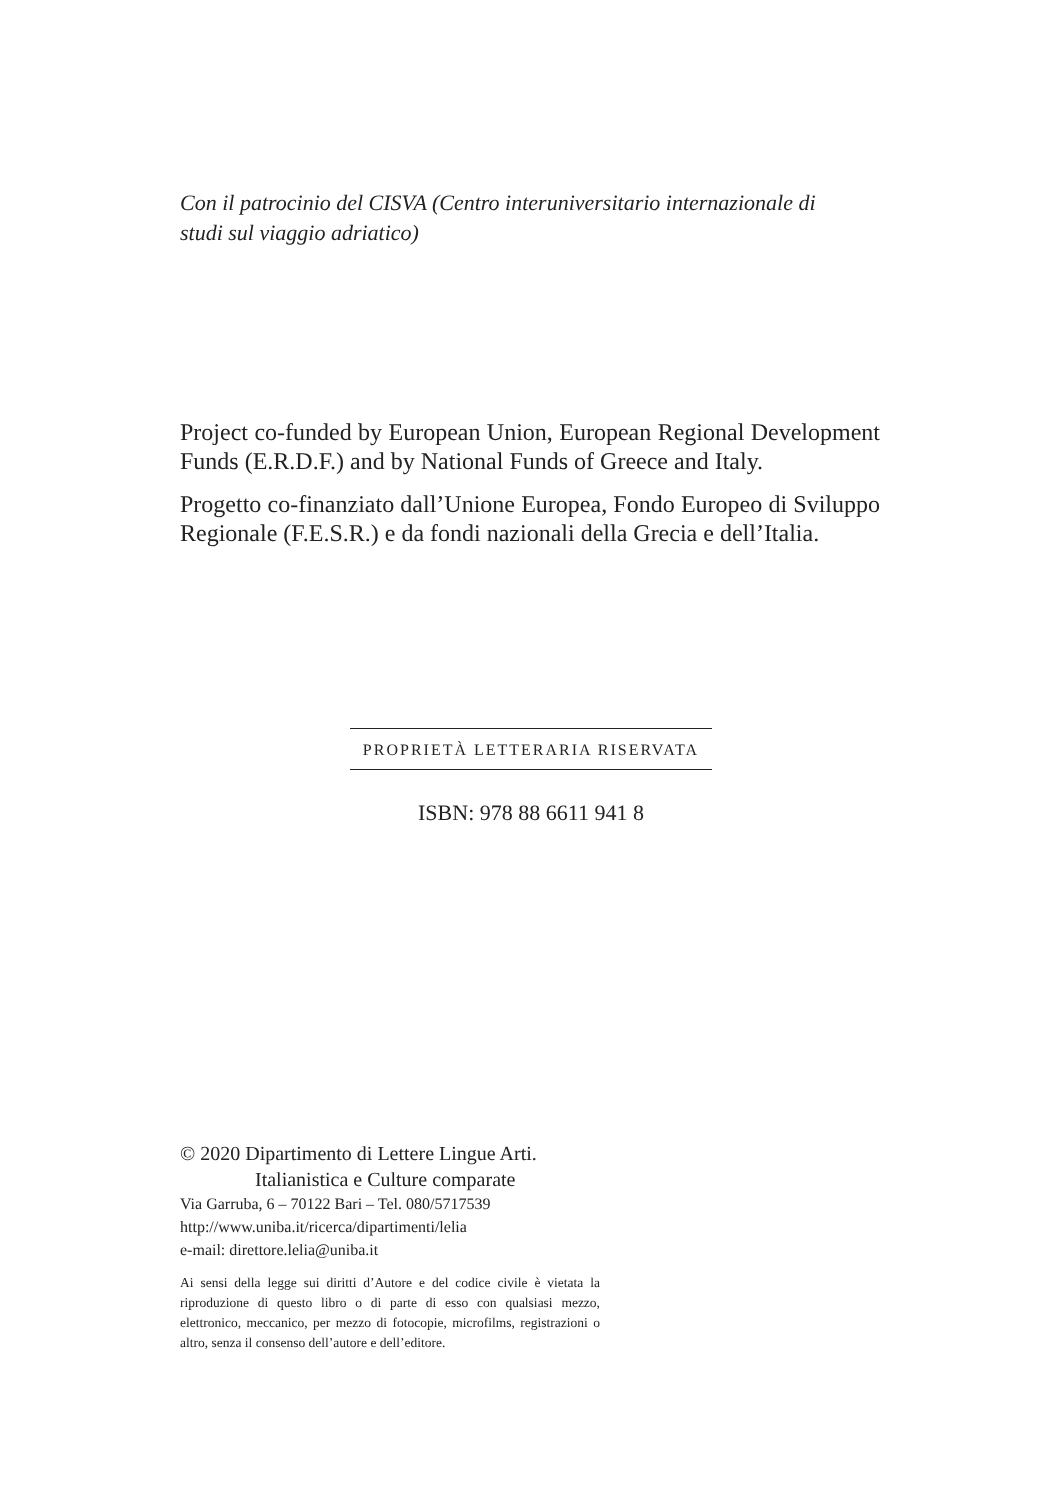Con il patrocinio del CISVA (Centro interuniversitario internazionale di studi sul viaggio adriatico)
Project co-funded by European Union, European Regional Development Funds (E.R.D.F.) and by National Funds of Greece and Italy.
Progetto co-finanziato dall’Unione Europea, Fondo Europeo di Sviluppo Regionale (F.E.S.R.) e da fondi nazionali della Grecia e dell’Italia.
PROPRIETÀ LETTERARIA RISERVATA
ISBN: 978 88 6611 941 8
© 2020 Dipartimento di Lettere Lingue Arti.
Italianistica e Culture comparate
Via Garruba, 6 – 70122 Bari – Tel. 080/5717539
http://www.uniba.it/ricerca/dipartimenti/lelia
e-mail: direttore.lelia@uniba.it
Ai sensi della legge sui diritti d’Autore e del codice civile è vietata la riproduzione di questo libro o di parte di esso con qualsiasi mezzo, elettronico, meccanico, per mezzo di fotocopie, microfilms, registrazioni o altro, senza il consenso dell’autore e dell’editore.